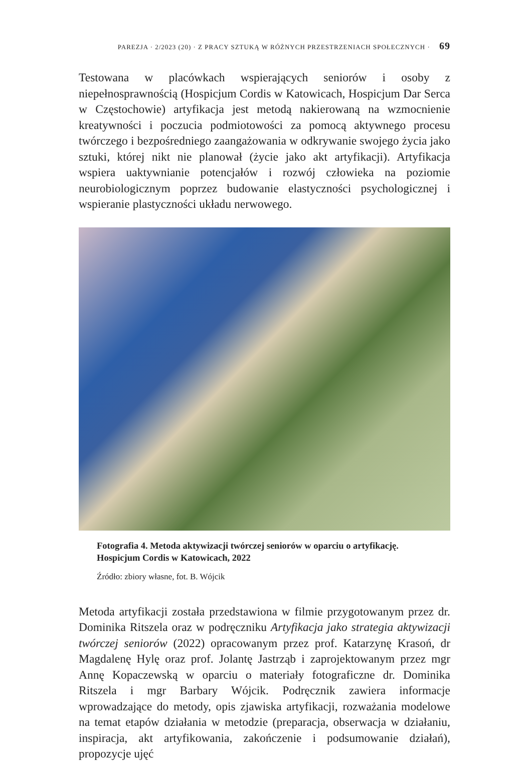PAREZJA · 2/2023 (20) · Z PRACY SZTUKĄ W RÓŻNYCH PRZESTRZENIACH SPOŁECZNYCH · 69
Testowana w placówkach wspierających seniorów i osoby z niepełnosprawnością (Hospicjum Cordis w Katowicach, Hospicjum Dar Serca w Częstochowie) artyfikacja jest metodą nakierowaną na wzmocnienie kreatywności i poczucia podmiotowości za pomocą aktywnego procesu twórczego i bezpośredniego zaangażowania w odkrywanie swojego życia jako sztuki, której nikt nie planował (życie jako akt artyfikacji). Artyfikacja wspiera uaktywnianie potencjałów i rozwój człowieka na poziomie neurobiologicznym poprzez budowanie elastyczności psychologicznej i wspieranie plastyczności układu nerwowego.
Fotografia 4. Metoda aktywizacji twórczej seniorów w oparciu o artyfikację. Hospicjum Cordis w Katowicach, 2022
Źródło: zbiory własne, fot. B. Wójcik
Metoda artyfikacji została przedstawiona w filmie przygotowanym przez dr. Dominika Ritszela oraz w podręczniku Artyfikacja jako strategia aktywizacji twórczej seniorów (2022) opracowanym przez prof. Katarzynę Krasoń, dr Magdalenę Hylę oraz prof. Jolantę Jastrząb i zaprojektowanym przez mgr Annę Kopaczewską w oparciu o materiały fotograficzne dr. Dominika Ritszela i mgr Barbary Wójcik. Podręcznik zawiera informacje wprowadzające do metody, opis zjawiska artyfikacji, rozważania modelowe na temat etapów działania w metodzie (preparacja, obserwacja w działaniu, inspiracja, akt artyfikowania, zakończenie i podsumowanie działań), propozycje ujęć